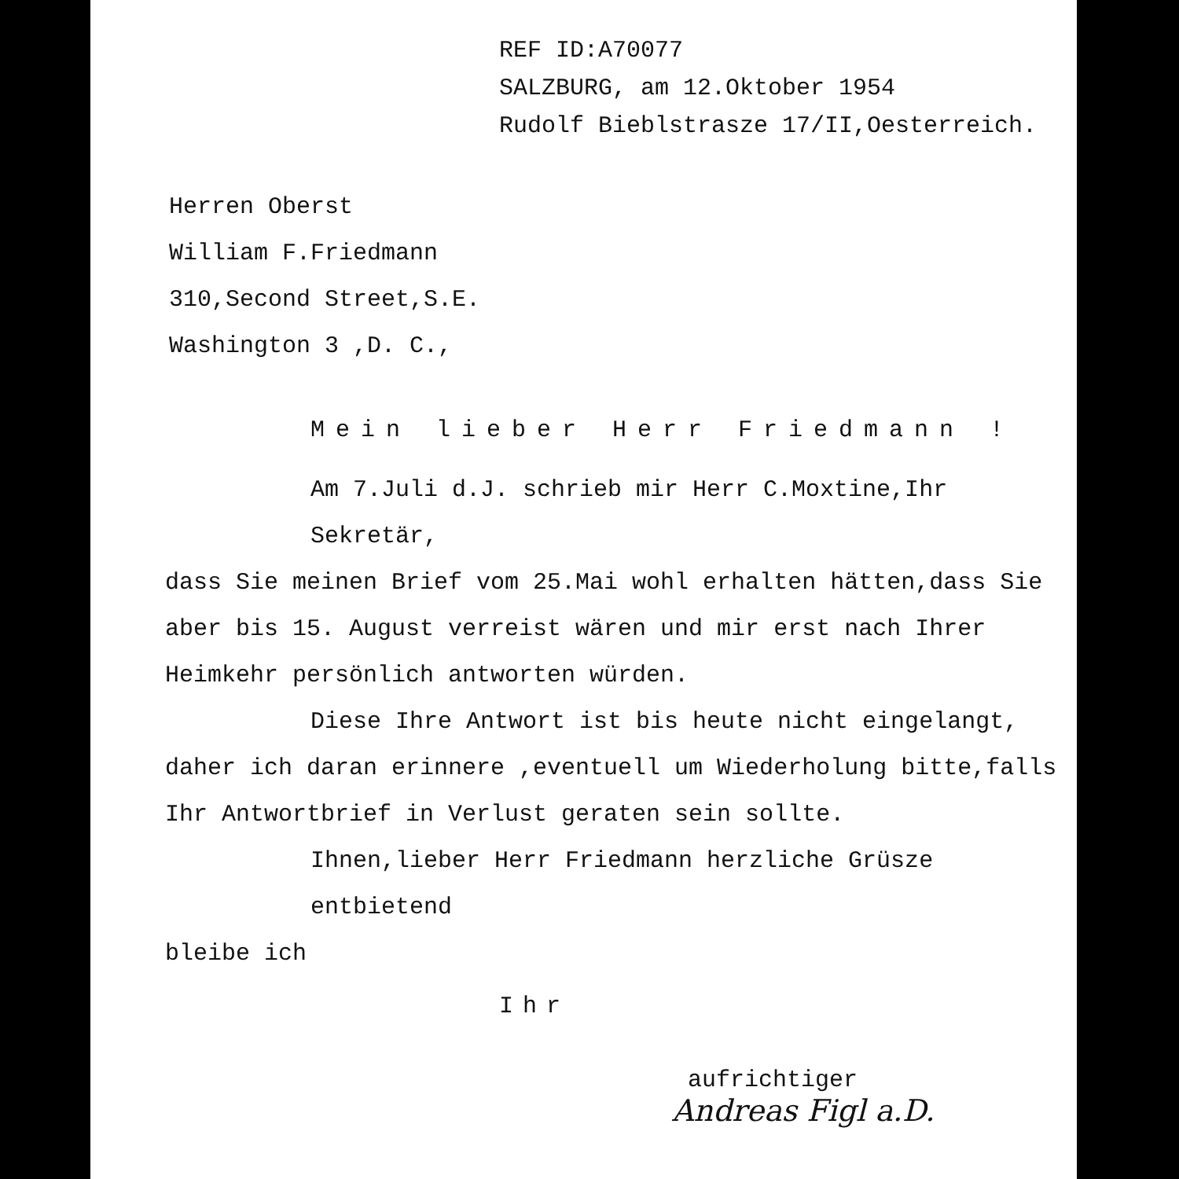REF ID:A70077
SALZBURG, am 12.Oktober 1954
Rudolf Bieblstrasze 17/II,Oesterreich.
Herren Oberst
William F.Friedmann
310,Second Street,S.E.
Washington 3 ,D. C.,
Mein lieber Herr Friedmann !
Am 7.Juli d.J. schrieb mir Herr C.Moxtine,Ihr Sekretär,
dass Sie meinen Brief vom 25.Mai wohl erhalten hätten,dass Sie aber bis 15. August verreist wären und mir erst nach Ihrer Heimkehr persönlich antworten würden.
Diese Ihre Antwort ist bis heute nicht eingelangt,
daher ich daran erinnere ,eventuell um Wiederholung bitte,falls Ihr Antwortbrief in Verlust geraten sein sollte.
Ihnen,lieber Herr Friedmann herzliche Grüsze entbietend
bleibe ich
Ihr
aufrichtiger
Andreas Figl a.D.